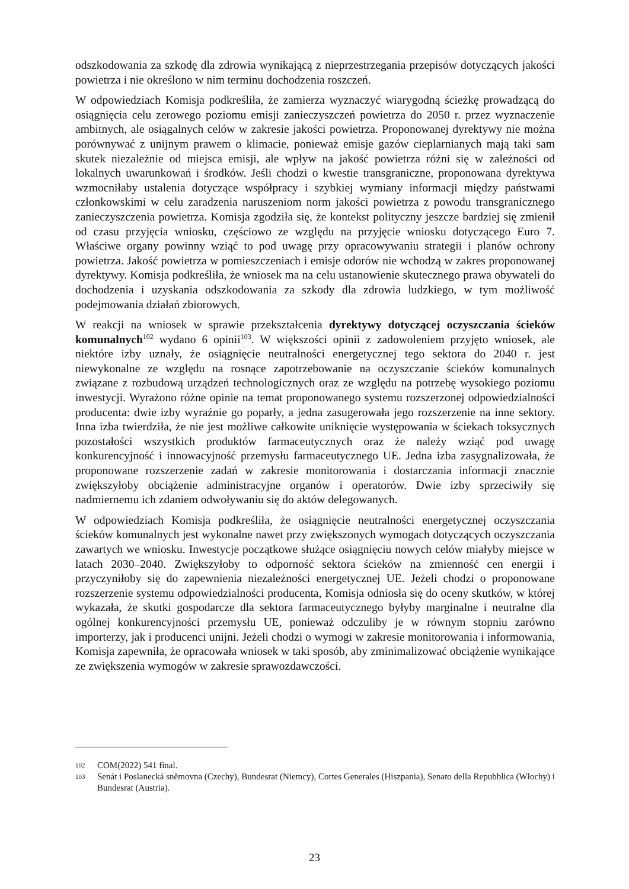odszkodowania za szkodę dla zdrowia wynikającą z nieprzestrzegania przepisów dotyczących jakości powietrza i nie określono w nim terminu dochodzenia roszczeń.
W odpowiedziach Komisja podkreśliła, że zamierza wyznaczyć wiarygodną ścieżkę prowadzącą do osiągnięcia celu zerowego poziomu emisji zanieczyszczeń powietrza do 2050 r. przez wyznaczenie ambitnych, ale osiągalnych celów w zakresie jakości powietrza. Proponowanej dyrektywy nie można porównywać z unijnym prawem o klimacie, ponieważ emisje gazów cieplarnianych mają taki sam skutek niezależnie od miejsca emisji, ale wpływ na jakość powietrza różni się w zależności od lokalnych uwarunkowań i środków. Jeśli chodzi o kwestie transgraniczne, proponowana dyrektywa wzmocniłaby ustalenia dotyczące współpracy i szybkiej wymiany informacji między państwami członkowskimi w celu zaradzenia naruszeniom norm jakości powietrza z powodu transgranicznego zanieczyszczenia powietrza. Komisja zgodziła się, że kontekst polityczny jeszcze bardziej się zmienił od czasu przyjęcia wniosku, częściowo ze względu na przyjęcie wniosku dotyczącego Euro 7. Właściwe organy powinny wziąć to pod uwagę przy opracowywaniu strategii i planów ochrony powietrza. Jakość powietrza w pomieszczeniach i emisje odorów nie wchodzą w zakres proponowanej dyrektywy. Komisja podkreśliła, że wniosek ma na celu ustanowienie skutecznego prawa obywateli do dochodzenia i uzyskania odszkodowania za szkody dla zdrowia ludzkiego, w tym możliwość podejmowania działań zbiorowych.
W reakcji na wniosek w sprawie przekształcenia dyrektywy dotyczącej oczyszczania ścieków komunalnych<sup>102</sup> wydano 6 opinii<sup>103</sup>. W większości opinii z zadowoleniem przyjęto wniosek, ale niektóre izby uznały, że osiągnięcie neutralności energetycznej tego sektora do 2040 r. jest niewykonalne ze względu na rosnące zapotrzebowanie na oczyszczanie ścieków komunalnych związane z rozbudową urządzeń technologicznych oraz ze względu na potrzebę wysokiego poziomu inwestycji. Wyrażono różne opinie na temat proponowanego systemu rozszerzonej odpowiedzialności producenta: dwie izby wyraźnie go poparły, a jedna zasugerowała jego rozszerzenie na inne sektory. Inna izba twierdziła, że nie jest możliwe całkowite uniknięcie występowania w ściekach toksycznych pozostałości wszystkich produktów farmaceutycznych oraz że należy wziąć pod uwagę konkurencyjność i innowacyjność przemysłu farmaceutycznego UE. Jedna izba zasygnalizowała, że proponowane rozszerzenie zadań w zakresie monitorowania i dostarczania informacji znacznie zwiększyłoby obciążenie administracyjne organów i operatorów. Dwie izby sprzeciwiły się nadmiernemu ich zdaniem odwoływaniu się do aktów delegowanych.
W odpowiedziach Komisja podkreśliła, że osiągnięcie neutralności energetycznej oczyszczania ścieków komunalnych jest wykonalne nawet przy zwiększonych wymogach dotyczących oczyszczania zawartych we wniosku. Inwestycje początkowe służące osiągnięciu nowych celów miałyby miejsce w latach 2030–2040. Zwiększyłoby to odporność sektora ścieków na zmienność cen energii i przyczyniłoby się do zapewnienia niezależności energetycznej UE. Jeżeli chodzi o proponowane rozszerzenie systemu odpowiedzialności producenta, Komisja odniosła się do oceny skutków, w której wykazała, że skutki gospodarcze dla sektora farmaceutycznego byłyby marginalne i neutralne dla ogólnej konkurencyjności przemysłu UE, ponieważ odczuliby je w równym stopniu zarówno importerzy, jak i producenci unijni. Jeżeli chodzi o wymogi w zakresie monitorowania i informowania, Komisja zapewniła, że opracowała wniosek w taki sposób, aby zminimalizować obciążenie wynikające ze zwiększenia wymogów w zakresie sprawozdawczości.
102 COM(2022) 541 final.
103 Senát i Poslanecká sněmovna (Czechy), Bundesrat (Niemcy), Cortes Generales (Hiszpania), Senato della Repubblica (Włochy) i Bundesrat (Austria).
23